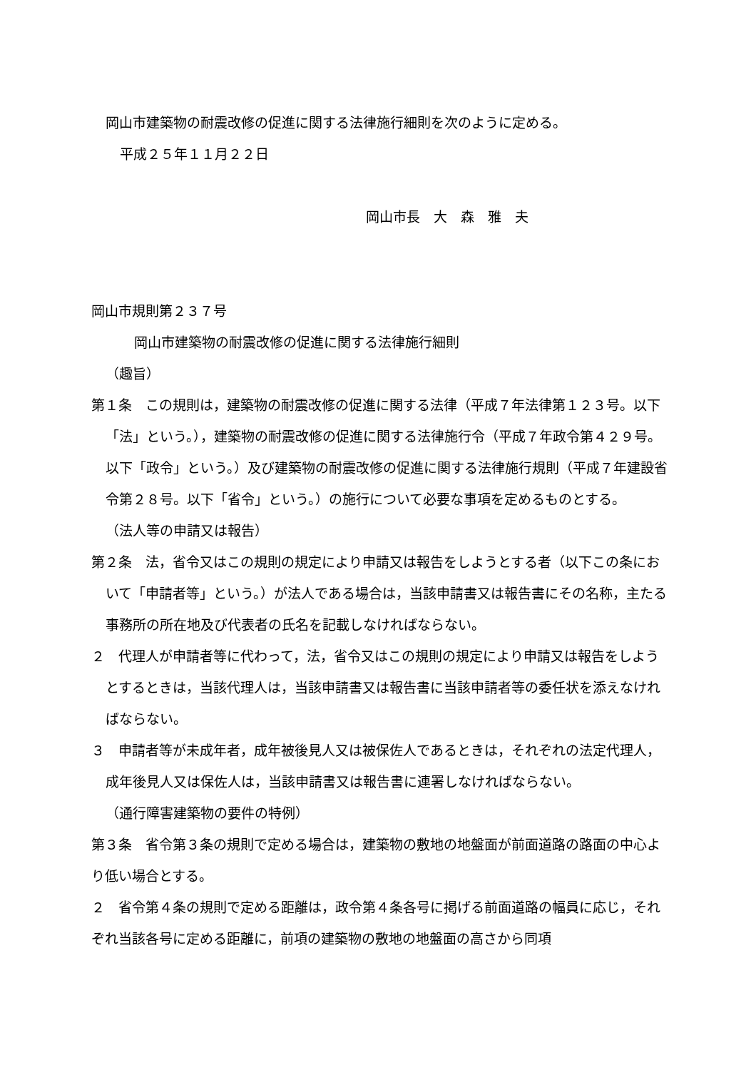岡山市建築物の耐震改修の促進に関する法律施行細則を次のように定める。
平成２５年１１月２２日
岡山市長　大　森　雅　夫
岡山市規則第２３７号
岡山市建築物の耐震改修の促進に関する法律施行細則
（趣旨）
第１条　この規則は，建築物の耐震改修の促進に関する法律（平成７年法律第１２３号。以下「法」という。），建築物の耐震改修の促進に関する法律施行令（平成７年政令第４２９号。以下「政令」という。）及び建築物の耐震改修の促進に関する法律施行規則（平成７年建設省令第２８号。以下「省令」という。）の施行について必要な事項を定めるものとする。
（法人等の申請又は報告）
第２条　法，省令又はこの規則の規定により申請又は報告をしようとする者（以下この条において「申請者等」という。）が法人である場合は，当該申請書又は報告書にその名称，主たる事務所の所在地及び代表者の氏名を記載しなければならない。
２　代理人が申請者等に代わって，法，省令又はこの規則の規定により申請又は報告をしようとするときは，当該代理人は，当該申請書又は報告書に当該申請者等の委任状を添えなければならない。
３　申請者等が未成年者，成年被後見人又は被保佐人であるときは，それぞれの法定代理人，成年後見人又は保佐人は，当該申請書又は報告書に連署しなければならない。
（通行障害建築物の要件の特例）
第３条　省令第３条の規則で定める場合は，建築物の敷地の地盤面が前面道路の路面の中心より低い場合とする。
２　省令第４条の規則で定める距離は，政令第４条各号に掲げる前面道路の幅員に応じ，それぞれ当該各号に定める距離に，前項の建築物の敷地の地盤面の高さから同項